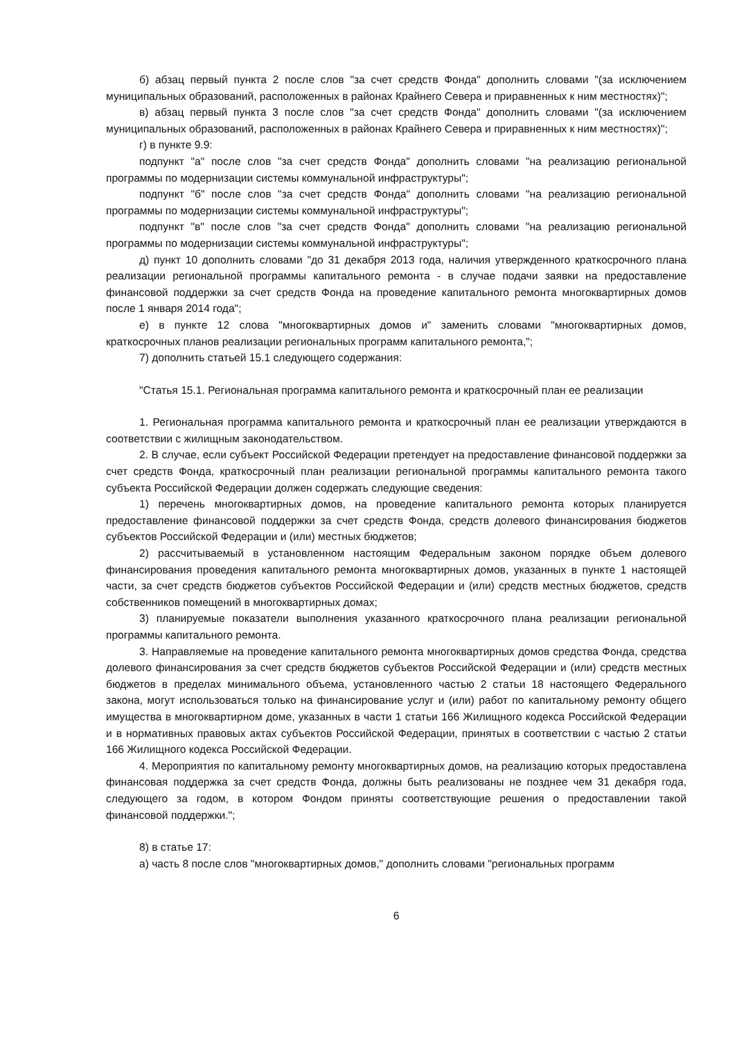б) абзац первый пункта 2 после слов "за счет средств Фонда" дополнить словами "(за исключением муниципальных образований, расположенных в районах Крайнего Севера и приравненных к ним местностях)";
в) абзац первый пункта 3 после слов "за счет средств Фонда" дополнить словами "(за исключением муниципальных образований, расположенных в районах Крайнего Севера и приравненных к ним местностях)";
г) в пункте 9.9:
подпункт "а" после слов "за счет средств Фонда" дополнить словами "на реализацию региональной программы по модернизации системы коммунальной инфраструктуры";
подпункт "б" после слов "за счет средств Фонда" дополнить словами "на реализацию региональной программы по модернизации системы коммунальной инфраструктуры";
подпункт "в" после слов "за счет средств Фонда" дополнить словами "на реализацию региональной программы по модернизации системы коммунальной инфраструктуры";
д) пункт 10 дополнить словами "до 31 декабря 2013 года, наличия утвержденного краткосрочного плана реализации региональной программы капитального ремонта - в случае подачи заявки на предоставление финансовой поддержки за счет средств Фонда на проведение капитального ремонта многоквартирных домов после 1 января 2014 года";
е) в пункте 12 слова "многоквартирных домов и" заменить словами "многоквартирных домов, краткосрочных планов реализации региональных программ капитального ремонта,";
7) дополнить статьей 15.1 следующего содержания:
"Статья 15.1. Региональная программа капитального ремонта и краткосрочный план ее реализации
1. Региональная программа капитального ремонта и краткосрочный план ее реализации утверждаются в соответствии с жилищным законодательством.
2. В случае, если субъект Российской Федерации претендует на предоставление финансовой поддержки за счет средств Фонда, краткосрочный план реализации региональной программы капитального ремонта такого субъекта Российской Федерации должен содержать следующие сведения:
1) перечень многоквартирных домов, на проведение капитального ремонта которых планируется предоставление финансовой поддержки за счет средств Фонда, средств долевого финансирования бюджетов субъектов Российской Федерации и (или) местных бюджетов;
2) рассчитываемый в установленном настоящим Федеральным законом порядке объем долевого финансирования проведения капитального ремонта многоквартирных домов, указанных в пункте 1 настоящей части, за счет средств бюджетов субъектов Российской Федерации и (или) средств местных бюджетов, средств собственников помещений в многоквартирных домах;
3) планируемые показатели выполнения указанного краткосрочного плана реализации региональной программы капитального ремонта.
3. Направляемые на проведение капитального ремонта многоквартирных домов средства Фонда, средства долевого финансирования за счет средств бюджетов субъектов Российской Федерации и (или) средств местных бюджетов в пределах минимального объема, установленного частью 2 статьи 18 настоящего Федерального закона, могут использоваться только на финансирование услуг и (или) работ по капитальному ремонту общего имущества в многоквартирном доме, указанных в части 1 статьи 166 Жилищного кодекса Российской Федерации и в нормативных правовых актах субъектов Российской Федерации, принятых в соответствии с частью 2 статьи 166 Жилищного кодекса Российской Федерации.
4. Мероприятия по капитальному ремонту многоквартирных домов, на реализацию которых предоставлена финансовая поддержка за счет средств Фонда, должны быть реализованы не позднее чем 31 декабря года, следующего за годом, в котором Фондом приняты соответствующие решения о предоставлении такой финансовой поддержки.";
8) в статье 17:
а) часть 8 после слов "многоквартирных домов," дополнить словами "региональных программ
6